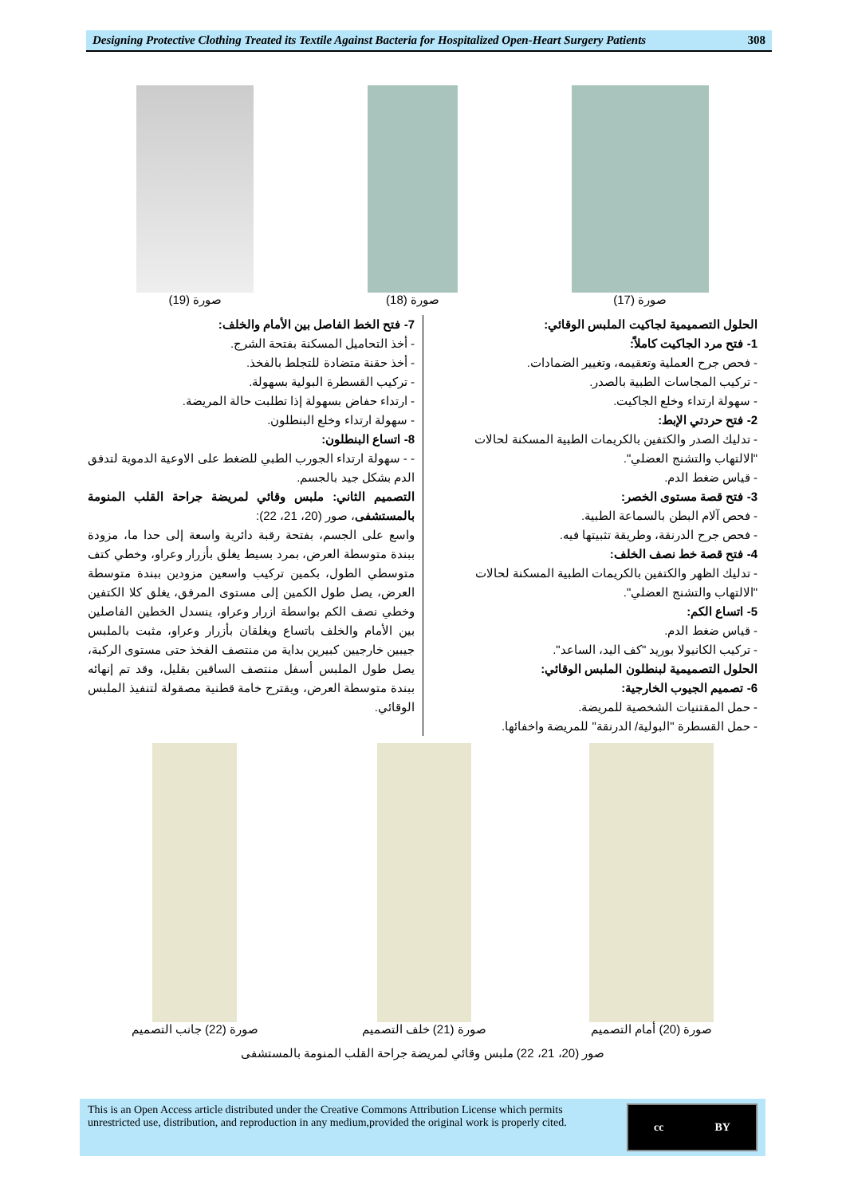Designing Protective Clothing Treated its Textile Against Bacteria for Hospitalized Open-Heart Surgery Patients 308
صورة (17) صورة (18) صورة (19)
الحلول التصميمية لجاكيت الملبس الوقائي:
1- فتح مرد الجاكيت كاملاً:
- فحص جرح العملية وتعقيمه، وتغيير الضمادات.
- تركيب المجاسات الطبية بالصدر.
- سهولة ارتداء وخلع الجاكيت.
2- فتح حردتي الإبط:
- تدليك الصدر والكتفين بالكريمات الطبية المسكنة لحالات "الالتهاب والتشنج العضلي".
- قياس ضغط الدم.
3- فتح قصة مستوى الخصر:
- فحص آلام البطن بالسماعة الطبية.
- فحص جرح الدرنقة، وطريقة تثبيتها فيه.
4- فتح قصة خط نصف الخلف:
- تدليك الظهر والكتفين بالكريمات الطبية المسكنة لحالات "الالتهاب والتشنج العضلي".
5- اتساع الكم:
- قياس ضغط الدم.
- تركيب الكانيولا بوريد "كف اليد، الساعد".
الحلول التصميمية لبنطلون الملبس الوقائي:
6- تصميم الجيوب الخارجية:
- حمل المقتنيات الشخصية للمريضة.
- حمل القسطرة "البولية/ الدرنقة" للمريضة واخفائها.
7- فتح الخط الفاصل بين الأمام والخلف:
- أخذ التحاميل المسكنة بفتحة الشرج.
- أخذ حقنة متضادة للتجلط بالفخذ.
- تركيب القسطرة البولية بسهولة.
- ارتداء حفاض بسهولة إذا تطلبت حالة المريضة.
- سهولة ارتداء وخلع البنطلون.
8- اتساع البنطلون:
- - سهولة ارتداء الجورب الطبي للضغط على الاوعية الدموية لتدفق الدم بشكل جيد بالجسم.
التصميم الثاني: ملبس وقائي لمريضة جراحة القلب المنومة بالمستشفى، صور (20، 21، 22):
واسع على الجسم، بفتحة رقبة دائرية واسعة إلى حدا ما، مزودة ببندة متوسطة العرض، بمرد بسيط يغلق بأزرار وعراو، وخطي كتف متوسطي الطول، بكمين تركيب واسعين مزودين ببندة متوسطة العرض، يصل طول الكمين إلى مستوى المرفق، يغلق كلا الكتفين وخطي نصف الكم بواسطة ازرار وعراو، ينسدل الخطين الفاصلين بين الأمام والخلف باتساع ويغلقان بأزرار وعراو، مثبت بالملبس جيبين خارجيين كبيرين بداية من منتصف الفخذ حتى مستوى الركبة، يصل طول الملبس أسفل منتصف الساقين بقليل، وقد تم إنهائه ببندة متوسطة العرض، ويقترح خامة قطنية مصقولة لتنفيذ الملبس الوقائي.
صورة (20) أمام التصميم صورة (21) خلف التصميم صورة (22) جانب التصميم
صور (20، 21، 22) ملبس وقائي لمريضة جراحة القلب المنومة بالمستشفى
This is an Open Access article distributed under the Creative Commons Attribution License which permits unrestricted use, distribution, and reproduction in any medium,provided the original work is properly cited.
cc BY